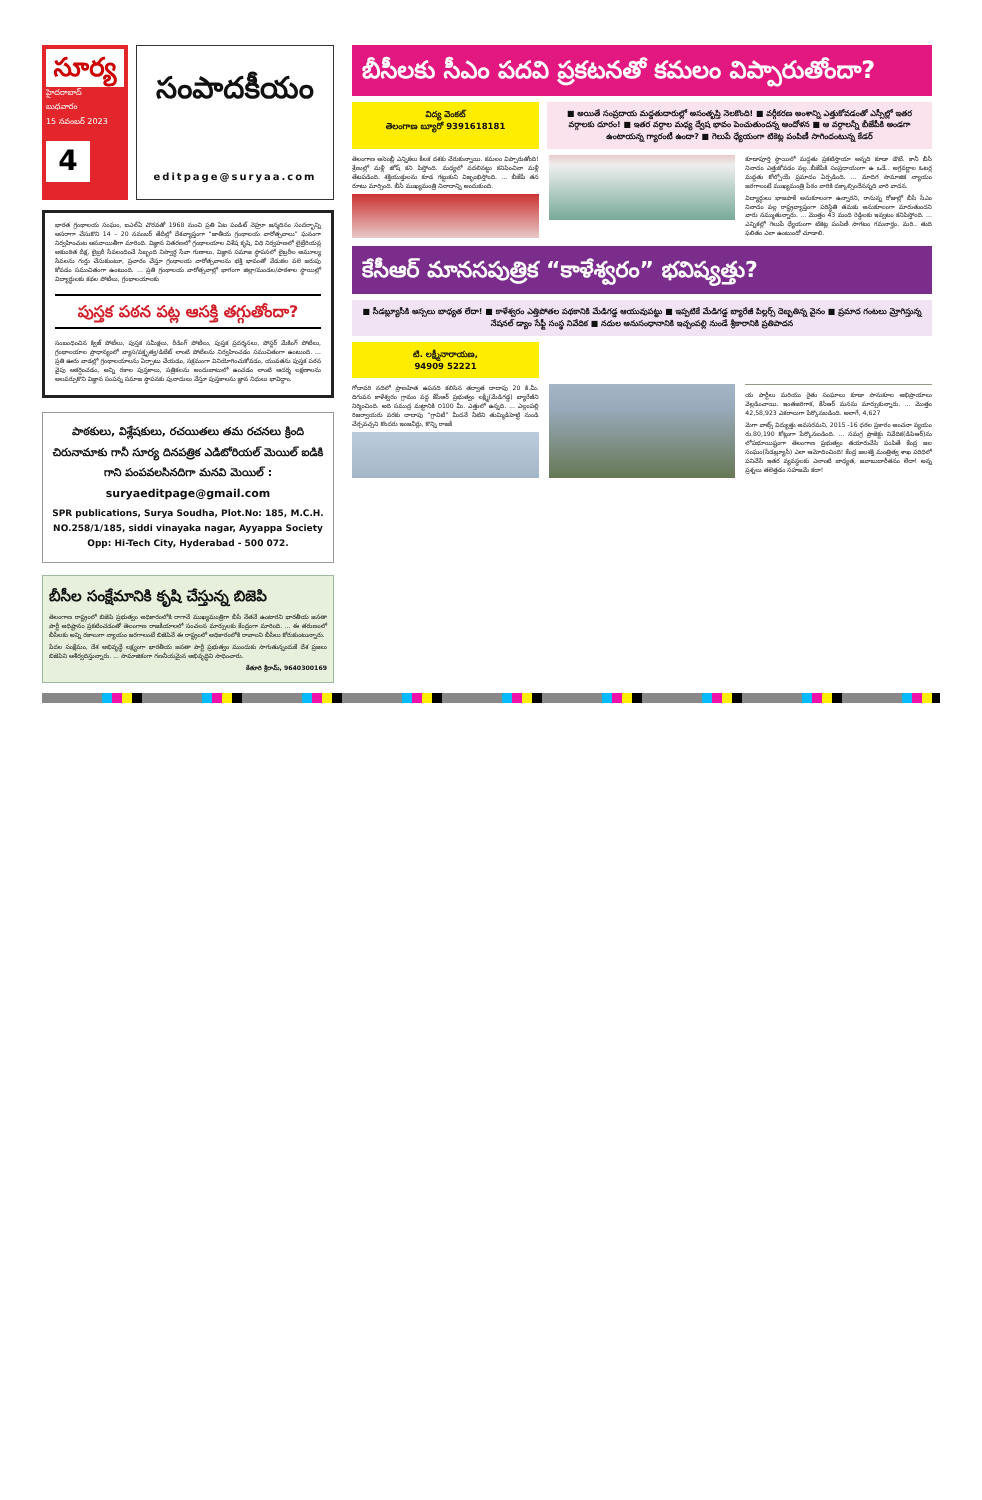సూర్య
హైదరాబాద్
బుధవారం
15 నవంబర్ 2023
4
సంపాదకీయం
editpage@suryaa.com
భారత గ్రంథాలయ సంఘం, ఐఎల్ఏ చొరవతో 1968 నుంచి ప్రతి ఏట పండిట్ నెహ్రూ జన్మదినం సందర్భాన్ని ఆసరాగా చేసుకొని 14 – 20 నవంబర్ తేదీల్లో దేశవ్యాప్తంగా “జాతీయ గ్రంథాలయ వారోత్సవాలు” ఘనంగా నిర్వహించుట ఆనవాయితీగా మారింది. విజ్ఞాన వితరణలో గ్రంథాలయాల విశేష కృషి, విధి నిర్వహణలో లైబ్రేరియన్ల అకుంఠిత దీక్ష, లైబ్రరీ సేవలందించే సిబ్బంది నిస్వార్థ సేవా గుణాలు, విజ్ఞాన సమాజ స్థాపనలో లైబ్రరీల అమూల్య సేవలను గుర్తు చేసుకుంటూ, ప్రచారం చేస్తూ గ్రంథాలయ వారోత్సవాలను భక్తి భావంతో వేడుకల వలె జరుపు కోవడం సముచితంగా ఉంటుంది. ... ప్రతి గ్రంథాలయ వారోత్సవాల్లో భాగంగా జిల్లా/మండల/పాఠశాల స్థాయిల్లో విద్యార్థులకు కథల పోటీలు, గ్రంథాలయాలకు
పుస్తక పఠన పట్ల ఆసక్తి తగ్గుతోందా?
సంబంధించిన క్విజ్ పోటీలు, పుస్తక సమీక్షలు, రీడింగ్ పోటీలు, పుస్తక ప్రదర్శనలు, పోస్టర్ మేకింగ్ పోటీలు, గ్రంథాలయాల ప్రాధాన్యంలో వ్యాస/వక్తృత్వ/డిబేట్ లాంటి పోటీలను నిర్వహించడం సముచితంగా ఉంటుంది. ... ప్రతి ఊరు వాడల్లో గ్రంథాలయాలను ఏర్పాటు చేయడం, సక్రమంగా వినియోగించుకోవడం, యువతను పుస్తక పఠన వైపు ఆకర్షించడం, అన్ని రకాల పుస్తకాలు, పత్రికలను అందుబాటులో ఉంచడం లాంటి ఆదర్శ లక్షణాలను అలవర్చుకొని విజ్ఞాన సంపన్న సమాజ స్థాపనకు పునాదులు వేస్తూ పుస్తకాలను జ్ఞాన నిధులు భావిద్దాం.
పాఠకులు, విశ్లేషకులు, రచయితలు తమ రచనలు క్రింది
చిరునామాకు గానీ సూర్య దినపత్రిక ఎడిటోరియల్ మెయిల్ ఐడికి
గాని పంపవలసినదిగా మనవి మెయిల్ :
suryaeditpage@gmail.com
SPR publications, Surya Soudha, Plot.No: 185, M.C.H. NO.258/1/185, siddi vinayaka nagar, Ayyappa Society Opp: Hi-Tech City, Hyderabad - 500 072.
బీసీల సంక్షేమానికి కృషి చేస్తున్న బిజెపి
తెలంగాణ రాష్ట్రంలో బిజెపి ప్రభుత్వం అధికారంలోకి రాగానే ముఖ్యమంత్రిగా బీసీ నేతనే ఉంటారని భారతీయ జనతా పార్టీ అధిష్టానం ప్రకటించడంతో తెలంగాణ రాజకీయాలలో సంచలన మార్పులకు కేంద్రంగా మారింది. ... ఈ తరుణంలో బీసీలకు అన్ని రకాలుగా న్యాయం జరగాలంటే బిజెపినే ఈ రాష్ట్రంలో అధికారంలోకి రావాలని బీసీలు కోరుకుంటున్నారు.
పేదల సంక్షేమం, దేశ అభివృద్ధే లక్ష్యంగా భారతీయ జనతా పార్టీ ప్రభుత్వం ముందుకు సాగుతున్నందుకే దేశ ప్రజలు బిజెపిని ఆశీర్వదిస్తున్నారు. ... సామాజికంగా గణనీయమైన అభివృద్ధిని సాధించారు.
కేతూరి శ్రీరామ్, 9640300169
బీసీలకు సీఎం పదవి ప్రకటనతో కమలం విప్పారుతోందా?
విద్య వెంకట్
తెలంగాణ బ్యూరో 9391618181
■ అయితే సంప్రదాయ మద్దతుదారుల్లో అసంతృప్తి నెలకొంది! ■ వర్గీకరణ అంశాన్ని ఎత్తుకోవడంతో ఎస్సీల్లో ఇతర వర్గాలకు దూరం! ■ ఇతర వర్గాల మధ్య ద్వేష భావం పెంచుతుందన్న ఆందోళన ■ ఆ వర్గాలన్నీ బీజేపీకి అండగా ఉంటాయన్న గ్యారంటీ ఉందా? ■ గెలుపే ధ్యేయంగా టికెట్ల పంపిణీ సాగిందంటున్న కేడర్
తెలంగాణ అసెంబ్లీ ఎన్నికలు కీలక దశకు చేరుకున్నాయి. కమలం విప్పారుతోంది! శ్రేణుల్లో మళ్లీ జోష్ కని పిస్తోంది. మధ్యలో వదలినట్టు కనిపించినా మళ్లీ తేటపడింది. శక్తియుక్తులను కూడ గట్టుకుని విజృంభిస్తోంది. ... బీజేపీ తన రూటు మార్చింది. బీసీ ముఖ్యమంత్రి నినాదాన్ని అందుకుంది.
కూడాపూర్తి స్థాయిలో మద్దతు ప్రకటిస్తాయా అన్నది కూడా డౌటే. కానీ బీసీ నినాదం ఎత్తుకోవడం వల్ల..బీజేపీకి సంప్రదాయంగా ఉ ఒడే.. అగ్రవర్ణాల ఓటర్ల మద్దతు కోల్పోయే ప్రమాదం ఏర్పడింది. ... మాదిగ సామాజిక న్యాయం జరగాలంటే ముఖ్యమంత్రి పీఠం వారికి దక్కాల్సిందేనన్నది వారి వాదన.
విద్యార్థులు భాజపాకే అనుకూలంగా ఉన్నారని, రానున్న రోజుల్లో బీసీ సీఎం నినాదం వల్ల రాష్ట్రవ్యాప్తంగా పరిస్థితి తమకు అనుకూలంగా మారుతుందని వారు నమ్ముతున్నారు. ... మొత్తం 43 మంది రెడ్డిలకు ఇవ్వటం కనిపిస్తోంది. ... ఎన్నికల్లో గెలుపే ధ్యేయంగా టికెట్ల పంపిణీ సాగటం గమనార్హం. మరి.. తుది ఫలితం ఎలా ఉంటుందో చూడాలి.
కేసీఆర్ మానసపుత్రిక “కాళేశ్వరం” భవిష్యత్తు?
■ సీడబ్ల్యూసీకి అస్సలు బాధ్యత లేదా! ■ కాళేశ్వరం ఎత్తిపోతల పథకానికి మేడిగడ్డ ఆయువుపట్టు ■ ఇప్పటికే మేడిగడ్డ బ్యారేజీ పిల్లర్స్ దెబ్బతిన్న వైనం ■ ప్రమాద గంటలు మ్రోగిస్తున్న నేషనల్ డ్యాం సేఫ్టీ సంస్థ నివేదిక ■ నదుల అనుసంధానానికి ఇచ్చంపల్లి నుండే శ్రీకారానికి ప్రతిపాదన
టి. లక్ష్మీనారాయణ,
94909 52221
గోదావరి నదిలో ప్రాణహిత ఉపనది కలిసిన తర్వాత దాదాపు 20 కి.మీ. దిగువన కాళేశ్వరం గ్రామం వద్ద కేసీఆర్ ప్రభుత్వం లక్ష్మీ(మేడిగడ్డ) బ్యారేజీని నిర్మించింది. అది సముద్ర మట్టానికి ౦100 మీ. ఎత్తులో ఉన్నది. ... ఎల్లంపల్లి రిజర్వాయరు వరకు దాదాపు “గ్రావిటీ” మీదనే నీటిని తుమ్మిడిహెట్టి నుండి చేర్చవచ్చని కొందరు ఇంజనీర్లు, కొన్ని రాజకీ
య పార్టీలు మరియు రైతు సంఘాలు కూడా సానుకూల అభిప్రాయాలు వెల్లడించాయి. ఇంతజరిగాక, కేసీఆర్ మనసు మార్చుకున్నారు. ... మొత్తం 42,58,923 ఎకరాలుగా పేర్కొనబడింది. అలాగే, 4,627
మెగా వాట్స్ విద్యుత్తు అవసరమని, 2015 -16 ధరల ప్రకారం అంచనా వ్యయం రు.80,190 కోట్లుగా పేర్కొనబడింది. ... సమగ్ర ప్రాజెక్టు నివేదిక(డిపిఆర్)ను లోపభూయిష్టంగా తెలంగాణ ప్రభుత్వం తయారుచేసి పంపితే కేంద్ర జల సంఘం(సీడబ్ల్యూసీ) ఎలా ఆమోదించింది! కేంద్ర జలశక్తి మంత్రిత్వ శాఖ పరిధిలో పనిచేసే ఇతర వ్యవస్థలకు ఎలాంటి బాధ్యత, జవాబుదారీతనం లేదా! అన్న ప్రశ్నలు తలెత్తడం సహజమే కదా!